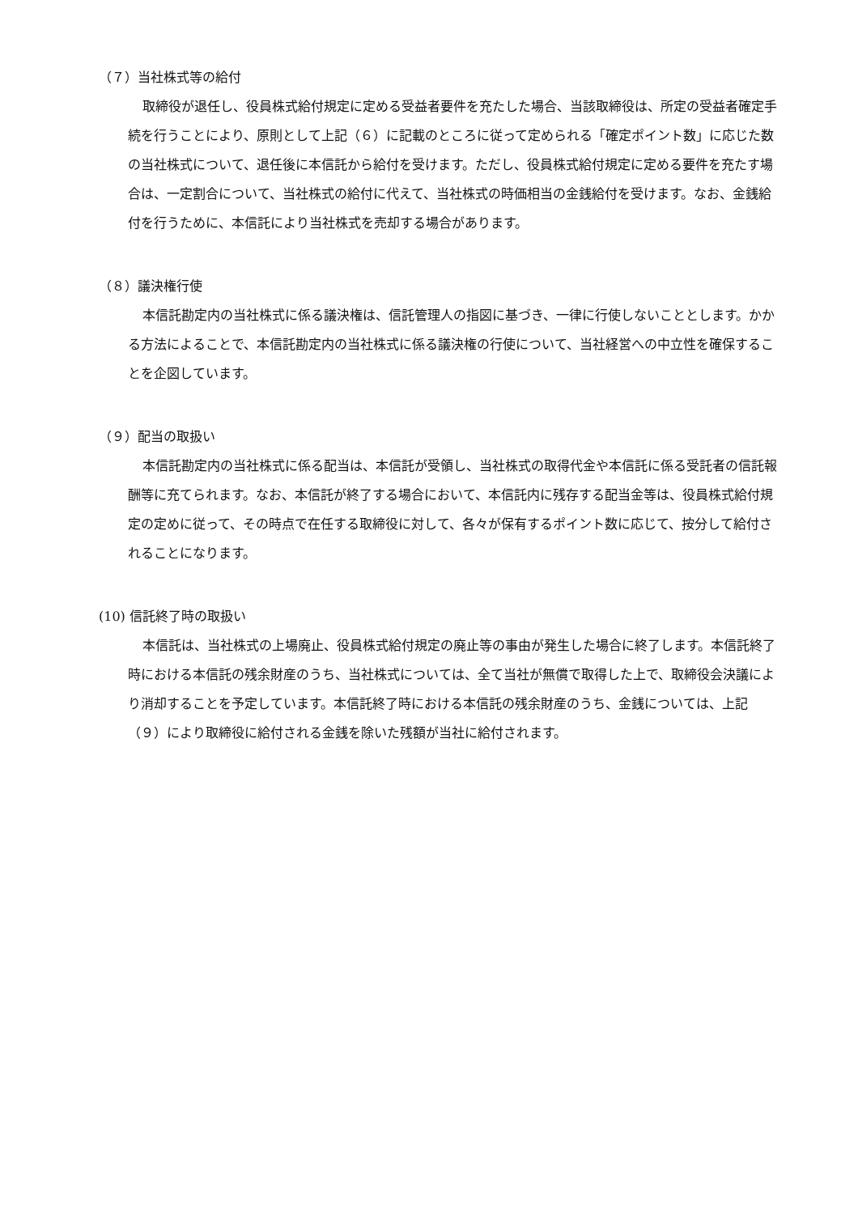（７）当社株式等の給付
取締役が退任し、役員株式給付規定に定める受益者要件を充たした場合、当該取締役は、所定の受益者確定手続を行うことにより、原則として上記（６）に記載のところに従って定められる「確定ポイント数」に応じた数の当社株式について、退任後に本信託から給付を受けます。ただし、役員株式給付規定に定める要件を充たす場合は、一定割合について、当社株式の給付に代えて、当社株式の時価相当の金銭給付を受けます。なお、金銭給付を行うために、本信託により当社株式を売却する場合があります。
（８）議決権行使
本信託勘定内の当社株式に係る議決権は、信託管理人の指図に基づき、一律に行使しないこととします。かかる方法によることで、本信託勘定内の当社株式に係る議決権の行使について、当社経営への中立性を確保することを企図しています。
（９）配当の取扱い
本信託勘定内の当社株式に係る配当は、本信託が受領し、当社株式の取得代金や本信託に係る受託者の信託報酬等に充てられます。なお、本信託が終了する場合において、本信託内に残存する配当金等は、役員株式給付規定の定めに従って、その時点で在任する取締役に対して、各々が保有するポイント数に応じて、按分して給付されることになります。
(10) 信託終了時の取扱い
本信託は、当社株式の上場廃止、役員株式給付規定の廃止等の事由が発生した場合に終了します。本信託終了時における本信託の残余財産のうち、当社株式については、全て当社が無償で取得した上で、取締役会決議により消却することを予定しています。本信託終了時における本信託の残余財産のうち、金銭については、上記（９）により取締役に給付される金銭を除いた残額が当社に給付されます。